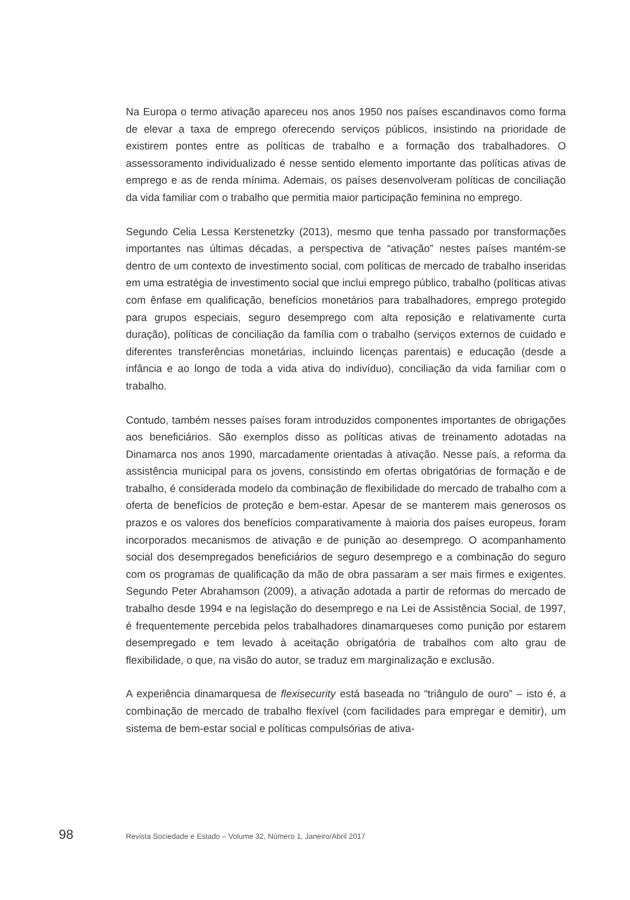Na Europa o termo ativação apareceu nos anos 1950 nos países escandinavos como forma de elevar a taxa de emprego oferecendo serviços públicos, insistindo na prioridade de existirem pontes entre as políticas de trabalho e a formação dos trabalhadores. O assessoramento individualizado é nesse sentido elemento importante das políticas ativas de emprego e as de renda mínima. Ademais, os países desenvolveram políticas de conciliação da vida familiar com o trabalho que permitia maior participação feminina no emprego.
Segundo Celia Lessa Kerstenetzky (2013), mesmo que tenha passado por transformações importantes nas últimas décadas, a perspectiva de “ativação” nestes países mantém-se dentro de um contexto de investimento social, com políticas de mercado de trabalho inseridas em uma estratégia de investimento social que inclui emprego público, trabalho (políticas ativas com ênfase em qualificação, benefícios monetários para trabalhadores, emprego protegido para grupos especiais, seguro desemprego com alta reposição e relativamente curta duração), políticas de conciliação da família com o trabalho (serviços externos de cuidado e diferentes transferências monetárias, incluindo licenças parentais) e educação (desde a infância e ao longo de toda a vida ativa do indivíduo), conciliação da vida familiar com o trabalho.
Contudo, também nesses países foram introduzidos componentes importantes de obrigações aos beneficiários. São exemplos disso as políticas ativas de treinamento adotadas na Dinamarca nos anos 1990, marcadamente orientadas à ativação. Nesse país, a reforma da assistência municipal para os jovens, consistindo em ofertas obrigatórias de formação e de trabalho, é considerada modelo da combinação de flexibilidade do mercado de trabalho com a oferta de benefícios de proteção e bem-estar. Apesar de se manterem mais generosos os prazos e os valores dos benefícios comparativamente à maioria dos países europeus, foram incorporados mecanismos de ativação e de punição ao desemprego. O acompanhamento social dos desempregados beneficiários de seguro desemprego e a combinação do seguro com os programas de qualificação da mão de obra passaram a ser mais firmes e exigentes. Segundo Peter Abrahamson (2009), a ativação adotada a partir de reformas do mercado de trabalho desde 1994 e na legislação do desemprego e na Lei de Assistência Social, de 1997, é frequentemente percebida pelos trabalhadores dinamarqueses como punição por estarem desempregado e tem levado à aceitação obrigatória de trabalhos com alto grau de flexibilidade, o que, na visão do autor, se traduz em marginalização e exclusão.
A experiência dinamarquesa de flexisecurity está baseada no “triângulo de ouro” – isto é, a combinação de mercado de trabalho flexível (com facilidades para empregar e demitir), um sistema de bem-estar social e políticas compulsórias de ativa-
98 Revista Sociedade e Estado – Volume 32, Número 1, Janeiro/Abril 2017